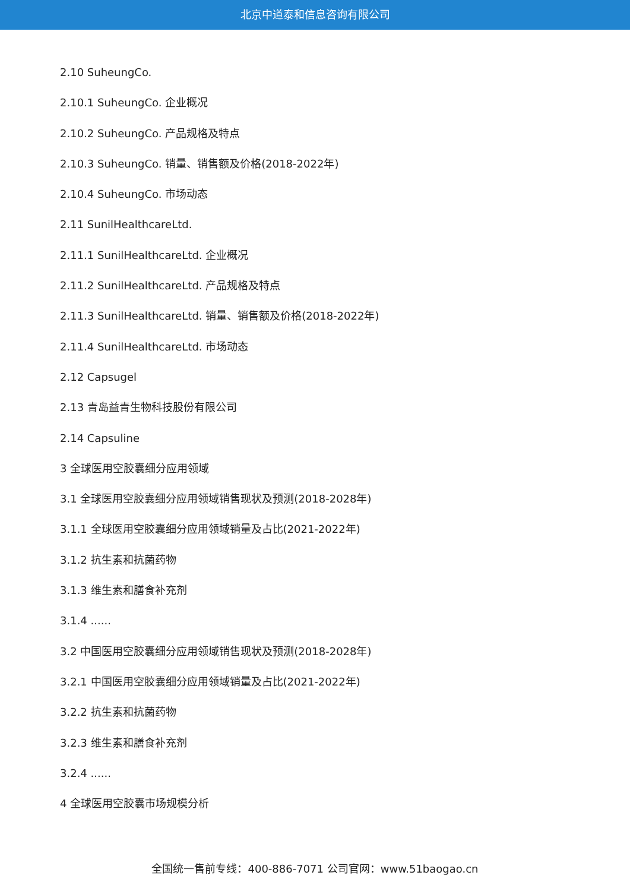北京中道泰和信息咨询有限公司
2.10 SuheungCo.
2.10.1 SuheungCo. 企业概况
2.10.2 SuheungCo. 产品规格及特点
2.10.3 SuheungCo. 销量、销售额及价格(2018-2022年)
2.10.4 SuheungCo. 市场动态
2.11 SunilHealthcareLtd.
2.11.1 SunilHealthcareLtd. 企业概况
2.11.2 SunilHealthcareLtd. 产品规格及特点
2.11.3 SunilHealthcareLtd. 销量、销售额及价格(2018-2022年)
2.11.4 SunilHealthcareLtd. 市场动态
2.12 Capsugel
2.13 青岛益青生物科技股份有限公司
2.14 Capsuline
3 全球医用空胶囊细分应用领域
3.1 全球医用空胶囊细分应用领域销售现状及预测(2018-2028年)
3.1.1 全球医用空胶囊细分应用领域销量及占比(2021-2022年)
3.1.2 抗生素和抗菌药物
3.1.3 维生素和膳食补充剂
3.1.4 ......
3.2 中国医用空胶囊细分应用领域销售现状及预测(2018-2028年)
3.2.1 中国医用空胶囊细分应用领域销量及占比(2021-2022年)
3.2.2 抗生素和抗菌药物
3.2.3 维生素和膳食补充剂
3.2.4 ......
4 全球医用空胶囊市场规模分析
全国统一售前专线：400-886-7071 公司官网：www.51baogao.cn